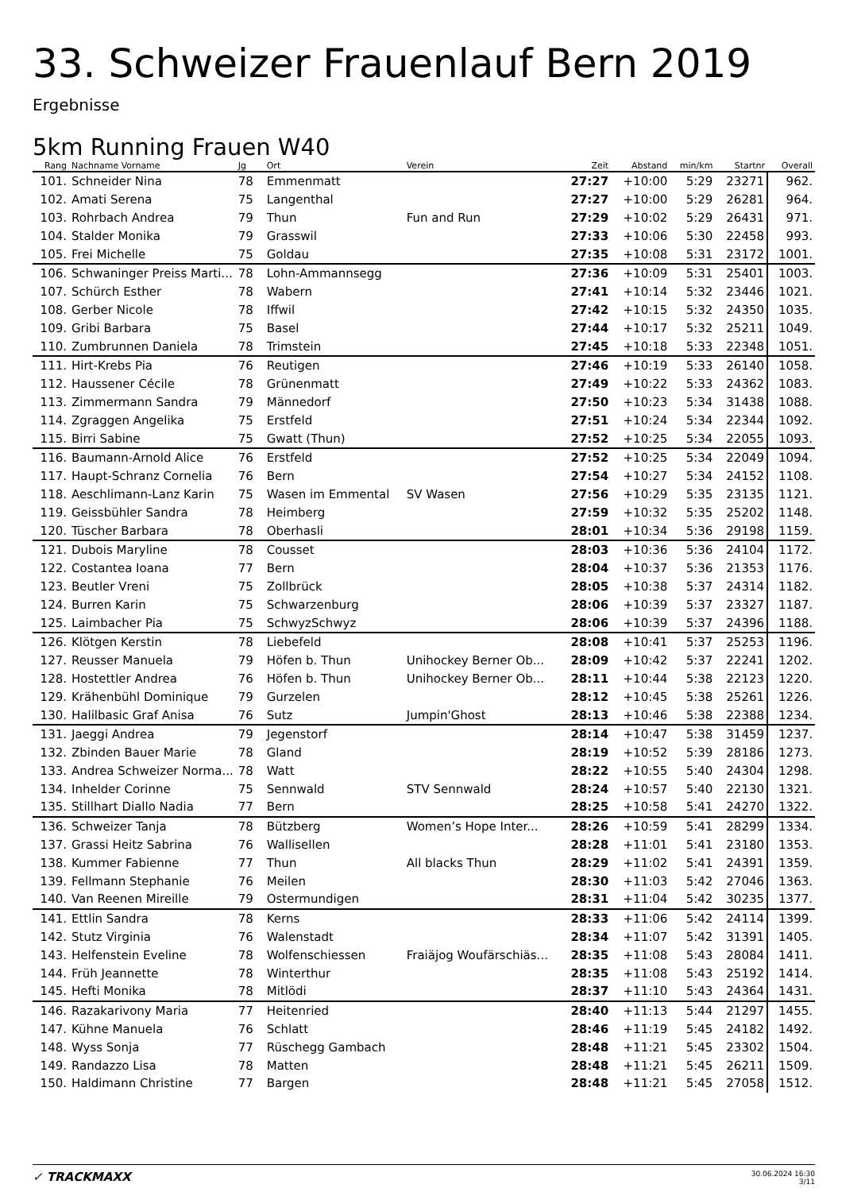33. Schweizer Frauenlauf Bern 2019
Ergebnisse
5km Running Frauen W40
| Rang | Nachname Vorname | Jg | Ort | Verein | Zeit | Abstand | min/km | Startnr | Overall |
| --- | --- | --- | --- | --- | --- | --- | --- | --- | --- |
| 101. | Schneider Nina | 78 | Emmenmatt | | 27:27 | +10:00 | 5:29 | 23271 | 962. |
| 102. | Amati Serena | 75 | Langenthal | | 27:27 | +10:00 | 5:29 | 26281 | 964. |
| 103. | Rohrbach Andrea | 79 | Thun | Fun and Run | 27:29 | +10:02 | 5:29 | 26431 | 971. |
| 104. | Stalder Monika | 79 | Grasswil | | 27:33 | +10:06 | 5:30 | 22458 | 993. |
| 105. | Frei Michelle | 75 | Goldau | | 27:35 | +10:08 | 5:31 | 23172 | 1001. |
| 106. | Schwaninger Preiss Marti... | 78 | Lohn-Ammannsegg | | 27:36 | +10:09 | 5:31 | 25401 | 1003. |
| 107. | Schürch Esther | 78 | Wabern | | 27:41 | +10:14 | 5:32 | 23446 | 1021. |
| 108. | Gerber Nicole | 78 | Iffwil | | 27:42 | +10:15 | 5:32 | 24350 | 1035. |
| 109. | Gribi Barbara | 75 | Basel | | 27:44 | +10:17 | 5:32 | 25211 | 1049. |
| 110. | Zumbrunnen Daniela | 78 | Trimstein | | 27:45 | +10:18 | 5:33 | 22348 | 1051. |
| 111. | Hirt-Krebs Pia | 76 | Reutigen | | 27:46 | +10:19 | 5:33 | 26140 | 1058. |
| 112. | Haussener Cécile | 78 | Grünenmatt | | 27:49 | +10:22 | 5:33 | 24362 | 1083. |
| 113. | Zimmermann Sandra | 79 | Männedorf | | 27:50 | +10:23 | 5:34 | 31438 | 1088. |
| 114. | Zgraggen Angelika | 75 | Erstfeld | | 27:51 | +10:24 | 5:34 | 22344 | 1092. |
| 115. | Birri Sabine | 75 | Gwatt (Thun) | | 27:52 | +10:25 | 5:34 | 22055 | 1093. |
| 116. | Baumann-Arnold Alice | 76 | Erstfeld | | 27:52 | +10:25 | 5:34 | 22049 | 1094. |
| 117. | Haupt-Schranz Cornelia | 76 | Bern | | 27:54 | +10:27 | 5:34 | 24152 | 1108. |
| 118. | Aeschlimann-Lanz Karin | 75 | Wasen im Emmental | SV Wasen | 27:56 | +10:29 | 5:35 | 23135 | 1121. |
| 119. | Geissbühler Sandra | 78 | Heimberg | | 27:59 | +10:32 | 5:35 | 25202 | 1148. |
| 120. | Tüscher Barbara | 78 | Oberhasli | | 28:01 | +10:34 | 5:36 | 29198 | 1159. |
| 121. | Dubois Maryline | 78 | Cousset | | 28:03 | +10:36 | 5:36 | 24104 | 1172. |
| 122. | Costantea Ioana | 77 | Bern | | 28:04 | +10:37 | 5:36 | 21353 | 1176. |
| 123. | Beutler Vreni | 75 | Zollbrück | | 28:05 | +10:38 | 5:37 | 24314 | 1182. |
| 124. | Burren Karin | 75 | Schwarzenburg | | 28:06 | +10:39 | 5:37 | 23327 | 1187. |
| 125. | Laimbacher Pia | 75 | SchwyzSchwyz | | 28:06 | +10:39 | 5:37 | 24396 | 1188. |
| 126. | Klötgen Kerstin | 78 | Liebefeld | | 28:08 | +10:41 | 5:37 | 25253 | 1196. |
| 127. | Reusser Manuela | 79 | Höfen b. Thun | Unihockey Berner Ob... | 28:09 | +10:42 | 5:37 | 22241 | 1202. |
| 128. | Hostettler Andrea | 76 | Höfen b. Thun | Unihockey Berner Ob... | 28:11 | +10:44 | 5:38 | 22123 | 1220. |
| 129. | Krähenbühl Dominique | 79 | Gurzelen | | 28:12 | +10:45 | 5:38 | 25261 | 1226. |
| 130. | Halilbasic Graf Anisa | 76 | Sutz | Jumpin'Ghost | 28:13 | +10:46 | 5:38 | 22388 | 1234. |
| 131. | Jaeggi Andrea | 79 | Jegenstorf | | 28:14 | +10:47 | 5:38 | 31459 | 1237. |
| 132. | Zbinden Bauer Marie | 78 | Gland | | 28:19 | +10:52 | 5:39 | 28186 | 1273. |
| 133. | Andrea Schweizer Norma... | 78 | Watt | | 28:22 | +10:55 | 5:40 | 24304 | 1298. |
| 134. | Inhelder Corinne | 75 | Sennwald | STV Sennwald | 28:24 | +10:57 | 5:40 | 22130 | 1321. |
| 135. | Stillhart Diallo Nadia | 77 | Bern | | 28:25 | +10:58 | 5:41 | 24270 | 1322. |
| 136. | Schweizer Tanja | 78 | Bützberg | Women’s Hope Inter... | 28:26 | +10:59 | 5:41 | 28299 | 1334. |
| 137. | Grassi Heitz Sabrina | 76 | Wallisellen | | 28:28 | +11:01 | 5:41 | 23180 | 1353. |
| 138. | Kummer Fabienne | 77 | Thun | All blacks Thun | 28:29 | +11:02 | 5:41 | 24391 | 1359. |
| 139. | Fellmann Stephanie | 76 | Meilen | | 28:30 | +11:03 | 5:42 | 27046 | 1363. |
| 140. | Van Reenen Mireille | 79 | Ostermundigen | | 28:31 | +11:04 | 5:42 | 30235 | 1377. |
| 141. | Ettlin Sandra | 78 | Kerns | | 28:33 | +11:06 | 5:42 | 24114 | 1399. |
| 142. | Stutz Virginia | 76 | Walenstadt | | 28:34 | +11:07 | 5:42 | 31391 | 1405. |
| 143. | Helfenstein Eveline | 78 | Wolfenschiessen | Fraiäjog Woufärschiäs... | 28:35 | +11:08 | 5:43 | 28084 | 1411. |
| 144. | Früh Jeannette | 78 | Winterthur | | 28:35 | +11:08 | 5:43 | 25192 | 1414. |
| 145. | Hefti Monika | 78 | Mitlödi | | 28:37 | +11:10 | 5:43 | 24364 | 1431. |
| 146. | Razakarivony Maria | 77 | Heitenried | | 28:40 | +11:13 | 5:44 | 21297 | 1455. |
| 147. | Kühne Manuela | 76 | Schlatt | | 28:46 | +11:19 | 5:45 | 24182 | 1492. |
| 148. | Wyss Sonja | 77 | Rüschegg Gambach | | 28:48 | +11:21 | 5:45 | 23302 | 1504. |
| 149. | Randazzo Lisa | 78 | Matten | | 28:48 | +11:21 | 5:45 | 26211 | 1509. |
| 150. | Haldimann Christine | 77 | Bargen | | 28:48 | +11:21 | 5:45 | 27058 | 1512. |
✓ TRACKMAXX
30.06.2024 16:30
3/11